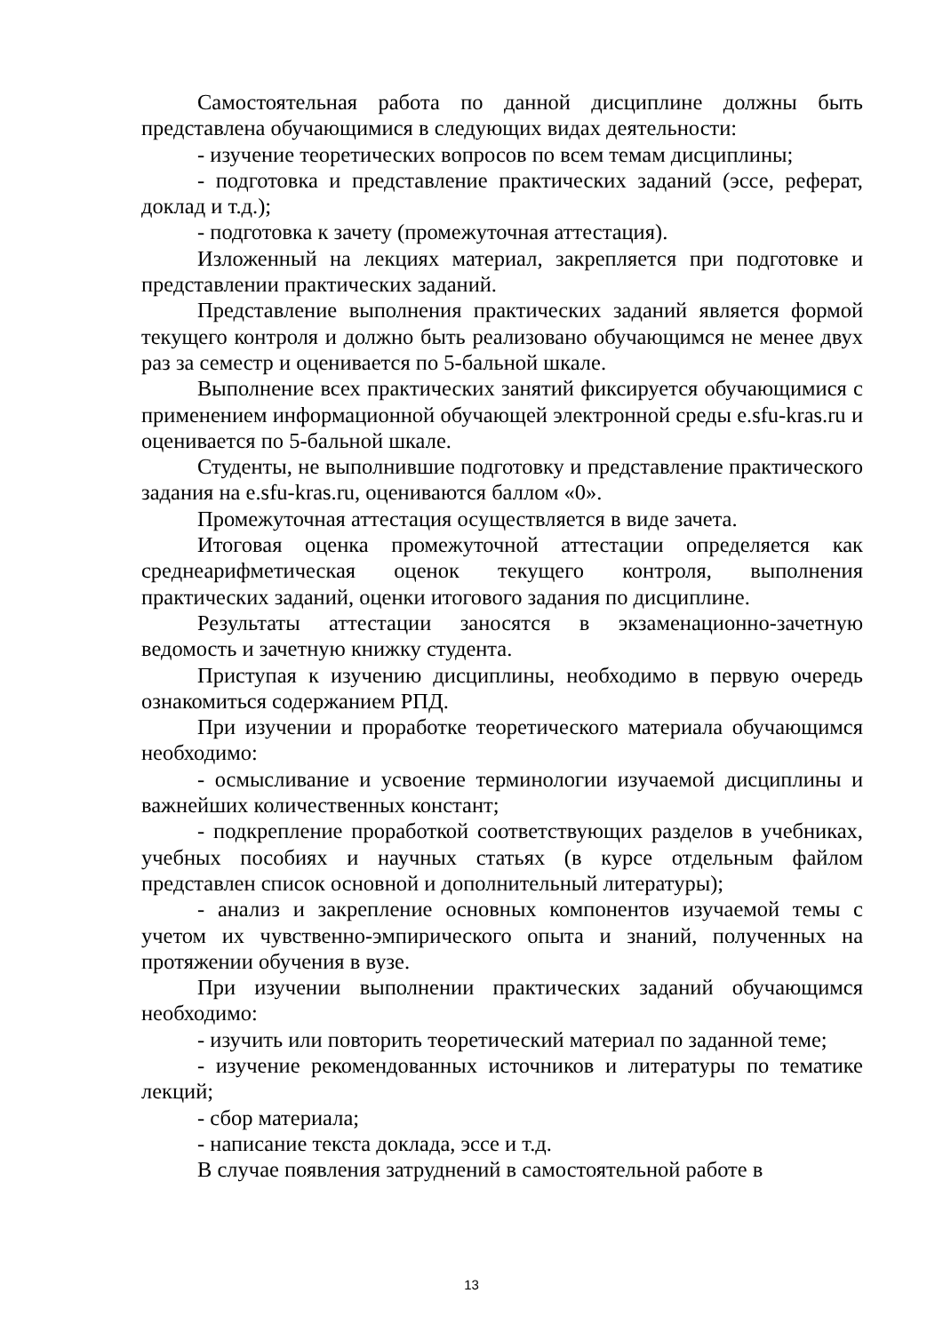Самостоятельная работа по данной дисциплине должны быть представлена обучающимися в следующих видах деятельности:
- изучение теоретических вопросов по всем темам дисциплины;
- подготовка и представление практических заданий (эссе, реферат, доклад и т.д.);
- подготовка к зачету (промежуточная аттестация).
Изложенный на лекциях материал, закрепляется при подготовке и представлении практических заданий.
Представление выполнения практических заданий является формой текущего контроля и должно быть реализовано обучающимся не менее двух раз за семестр и оценивается по 5-бальной шкале.
Выполнение всех практических занятий фиксируется обучающимися с применением информационной обучающей электронной среды e.sfu-kras.ru и оценивается по 5-бальной шкале.
Студенты, не выполнившие подготовку и представление практического задания на e.sfu-kras.ru, оцениваются баллом «0».
Промежуточная аттестация осуществляется в виде зачета.
Итоговая оценка промежуточной аттестации определяется как среднеарифметическая оценок текущего контроля, выполнения практических заданий, оценки итогового задания по дисциплине.
Результаты аттестации заносятся в экзаменационно-зачетную ведомость и зачетную книжку студента.
Приступая к изучению дисциплины, необходимо в первую очередь ознакомиться содержанием РПД.
При изучении и проработке теоретического материала обучающимся необходимо:
- осмысливание и усвоение терминологии изучаемой дисциплины и важнейших количественных констант;
- подкрепление проработкой соответствующих разделов в учебниках, учебных пособиях и научных статьях (в курсе отдельным файлом представлен список основной и дополнительный литературы);
- анализ и закрепление основных компонентов изучаемой темы с учетом их чувственно-эмпирического опыта и знаний, полученных на протяжении обучения в вузе.
При изучении выполнении практических заданий обучающимся необходимо:
- изучить или повторить теоретический материал по заданной теме;
- изучение рекомендованных источников и литературы по тематике лекций;
- сбор материала;
- написание текста доклада, эссе и т.д.
В случае появления затруднений в самостоятельной работе в
13